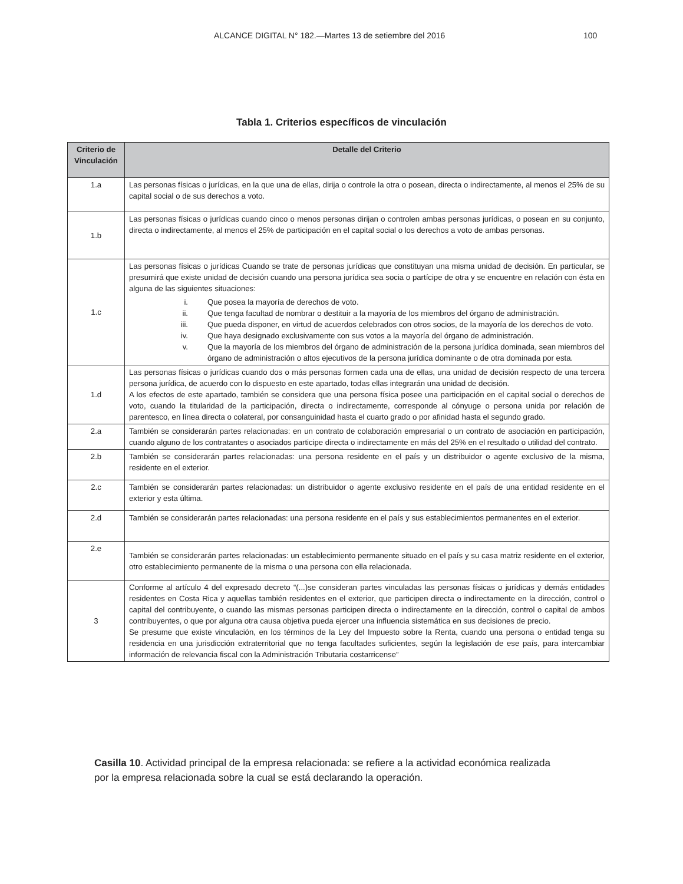ALCANCE DIGITAL N° 182.—Martes 13 de setiembre del 2016 100
Tabla 1. Criterios específicos de vinculación
| Criterio de Vinculación | Detalle del Criterio |
| --- | --- |
| 1.a | Las personas físicas o jurídicas, en la que una de ellas, dirija o controle la otra o posean, directa o indirectamente, al menos el 25% de su capital social o de sus derechos a voto. |
| 1.b | Las personas físicas o jurídicas cuando cinco o menos personas dirijan o controlen ambas personas jurídicas, o posean en su conjunto, directa o indirectamente, al menos el 25% de participación en el capital social o los derechos a voto de ambas personas. |
| 1.c | Las personas físicas o jurídicas Cuando se trate de personas jurídicas que constituyan una misma unidad de decisión. En particular, se presumirá que existe unidad de decisión cuando una persona jurídica sea socia o partícipe de otra y se encuentre en relación con ésta en alguna de las siguientes situaciones: i. Que posea la mayoría de derechos de voto. ii. Que tenga facultad de nombrar o destituir a la mayoría de los miembros del órgano de administración. iii. Que pueda disponer, en virtud de acuerdos celebrados con otros socios, de la mayoría de los derechos de voto. iv. Que haya designado exclusivamente con sus votos a la mayoría del órgano de administración. v. Que la mayoría de los miembros del órgano de administración de la persona jurídica dominada, sean miembros del órgano de administración o altos ejecutivos de la persona jurídica dominante o de otra dominada por esta. |
| 1.d | Las personas físicas o jurídicas cuando dos o más personas formen cada una de ellas, una unidad de decisión respecto de una tercera persona jurídica, de acuerdo con lo dispuesto en este apartado, todas ellas integrarán una unidad de decisión. A los efectos de este apartado, también se considera que una persona física posee una participación en el capital social o derechos de voto, cuando la titularidad de la participación, directa o indirectamente, corresponde al cónyuge o persona unida por relación de parentesco, en línea directa o colateral, por consanguinidad hasta el cuarto grado o por afinidad hasta el segundo grado. |
| 2.a | También se considerarán partes relacionadas: en un contrato de colaboración empresarial o un contrato de asociación en participación, cuando alguno de los contratantes o asociados participe directa o indirectamente en más del 25% en el resultado o utilidad del contrato. |
| 2.b | También se considerarán partes relacionadas: una persona residente en el país y un distribuidor o agente exclusivo de la misma, residente en el exterior. |
| 2.c | También se considerarán partes relacionadas: un distribuidor o agente exclusivo residente en el país de una entidad residente en el exterior y esta última. |
| 2.d | También se considerarán partes relacionadas: una persona residente en el país y sus establecimientos permanentes en el exterior. |
| 2.e | También se considerarán partes relacionadas: un establecimiento permanente situado en el país y su casa matriz residente en el exterior, otro establecimiento permanente de la misma o una persona con ella relacionada. |
| 3 | Conforme al artículo 4 del expresado decreto “(...)se consideran partes vinculadas las personas físicas o jurídicas y demás entidades residentes en Costa Rica y aquellas también residentes en el exterior, que participen directa o indirectamente en la dirección, control o capital del contribuyente, o cuando las mismas personas participen directa o indirectamente en la dirección, control o capital de ambos contribuyentes, o que por alguna otra causa objetiva pueda ejercer una influencia sistemática en sus decisiones de precio. Se presume que existe vinculación, en los términos de la Ley del Impuesto sobre la Renta, cuando una persona o entidad tenga su residencia en una jurisdicción extraterritorial que no tenga facultades suficientes, según la legislación de ese país, para intercambiar información de relevancia fiscal con la Administración Tributaria costarricense” |
Casilla 10. Actividad principal de la empresa relacionada: se refiere a la actividad económica realizada por la empresa relacionada sobre la cual se está declarando la operación.